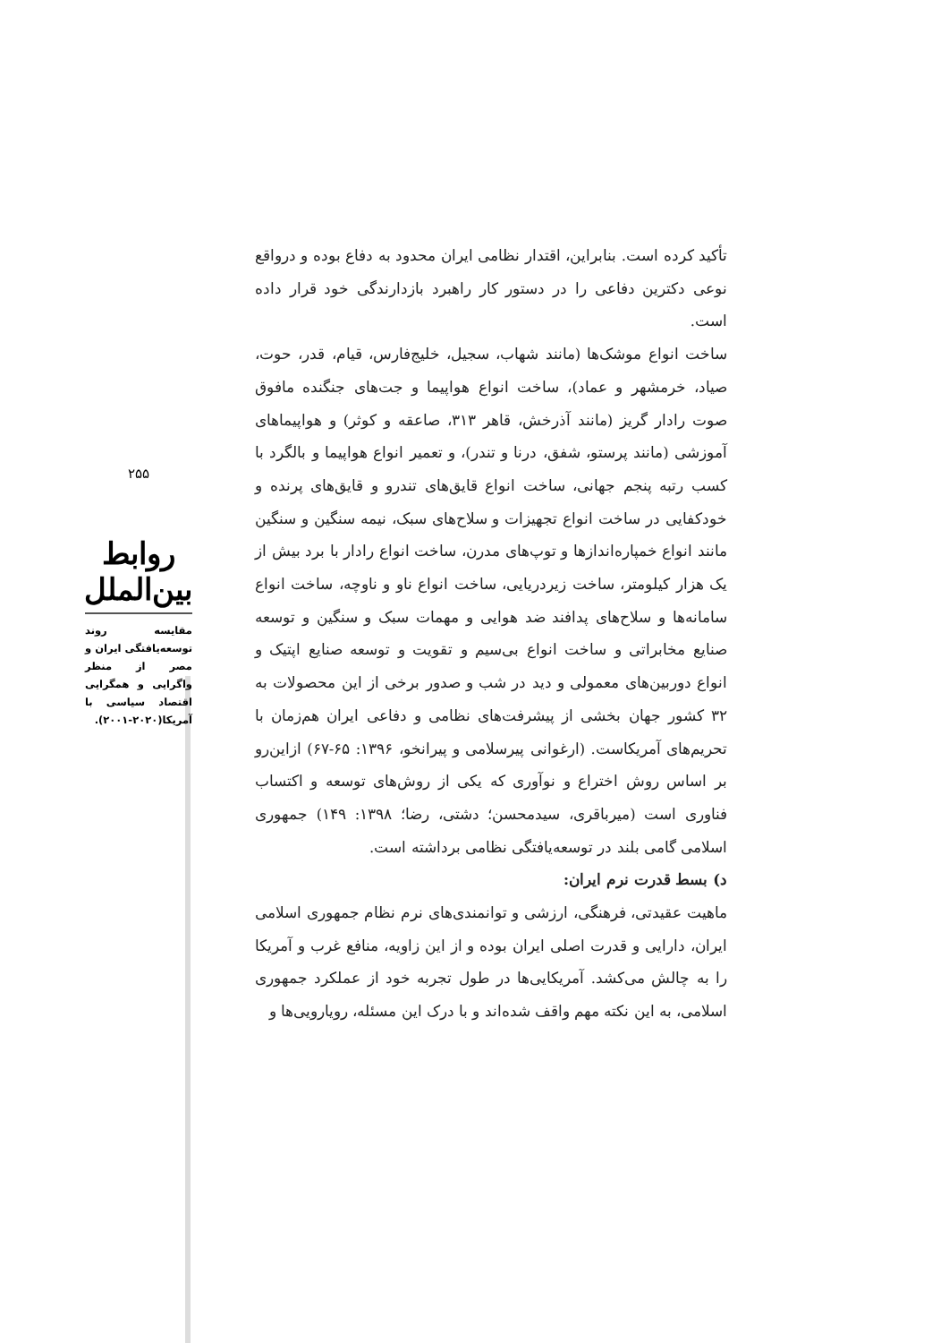۲۵۵
روابط بین‌الملل
مقایسه روند توسعه‌یافتگی ایران و مصر از منظر واگرایی و همگرایی اقتصاد سیاسی با آمریکا(۲۰۲۰-۲۰۰۱).
تأکید کرده است. بنابراین، اقتدار نظامی ایران محدود به دفاع بوده و درواقع نوعی دکترین دفاعی را در دستور کار راهبرد بازدارندگی خود قرار داده است.
ساخت انواع موشک‌ها (مانند شهاب، سجیل، خلیج‌فارس، قیام، قدر، حوت، صیاد، خرمشهر و عماد)، ساخت انواع هواپیما و جت‌های جنگنده مافوق صوت رادار گریز (مانند آذرخش، قاهر ۳۱۳، صاعقه و کوثر) و هواپیماهای آموزشی (مانند پرستو، شفق، درنا و تندر)، و تعمیر انواع هواپیما و بالگرد با کسب رتبه پنجم جهانی، ساخت انواع قایق‌های تندرو و قایق‌های پرنده و خودکفایی در ساخت انواع تجهیزات و سلاح‌های سبک، نیمه سنگین و سنگین مانند انواع خمپاره‌اندازها و توپ‌های مدرن، ساخت انواع رادار با برد بیش از یک هزار کیلومتر، ساخت زیردریایی، ساخت انواع ناو و ناوچه، ساخت انواع سامانه‌ها و سلاح‌های پدافند ضد هوایی و مهمات سبک و سنگین و توسعه صنایع مخابراتی و ساخت انواع بی‌سیم و تقویت و توسعه صنایع اپتیک و انواع دوربین‌های معمولی و دید در شب و صدور برخی از این محصولات به ۳۲ کشور جهان بخشی از پیشرفت‌های نظامی و دفاعی ایران هم‌زمان با تحریم‌های آمریکاست. (ارغوانی پیرسلامی و پیرانخو، ۱۳۹۶: ۶۵-۶۷) ازاین‌رو بر اساس روش اختراع و نوآوری که یکی از روش‌های توسعه و اکتساب فناوری است (میرباقری، سیدمحسن؛ دشتی، رضا؛ ۱۳۹۸: ۱۴۹) جمهوری اسلامی گامی بلند در توسعه‌یافتگی نظامی برداشته است.
د) بسط قدرت نرم ایران:
ماهیت عقیدتی، فرهنگی، ارزشی و توانمندی‌های نرم نظام جمهوری اسلامی ایران، دارایی و قدرت اصلی ایران بوده و از این زاویه، منافع غرب و آمریکا را به چالش می‌کشد. آمریکایی‌ها در طول تجربه خود از عملکرد جمهوری اسلامی، به این نکته مهم واقف شده‌اند و با درک این مسئله، رویارویی‌ها و